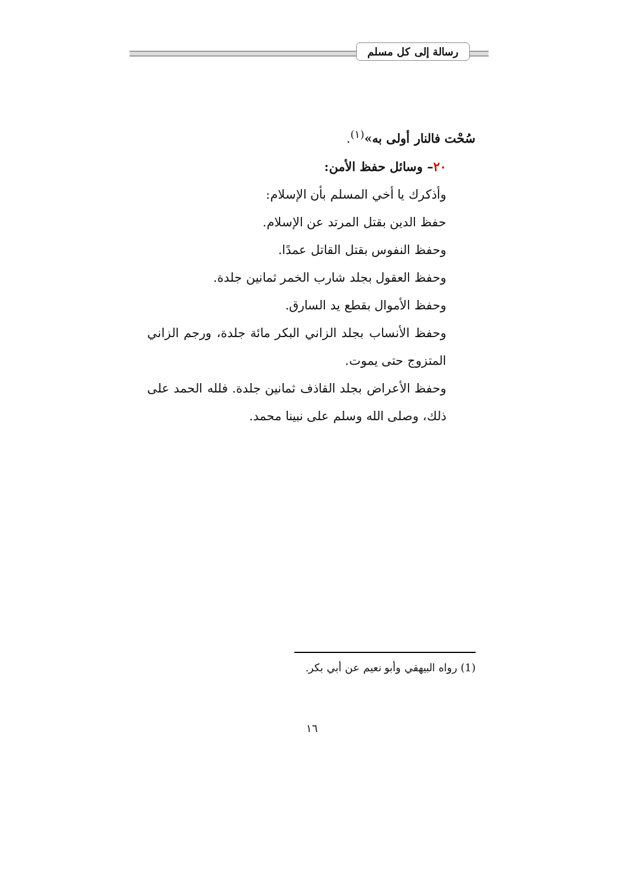رسالة إلى كل مسلم
سُحْت فالنار أولى به»<sup>(١)</sup>.
٢٠– وسائل حفظ الأمن:
وأذكرك يا أخي المسلم بأن الإسلام:
حفظ الدين بقتل المرتد عن الإسلام.
وحفظ النفوس بقتل القاتل عمدًا.
وحفظ العقول بجلد شارب الخمر ثمانين جلدة.
وحفظ الأموال بقطع يد السارق.
وحفظ الأنساب بجلد الزاني البكر مائة جلدة، ورجم الزاني المتزوج حتى يموت.
وحفظ الأعراض بجلد القاذف ثمانين جلدة. فلله الحمد على ذلك، وصلى الله وسلم على نبينا محمد.
(1) رواه البيهقي وأبو نعيم عن أبي بكر.
١٦